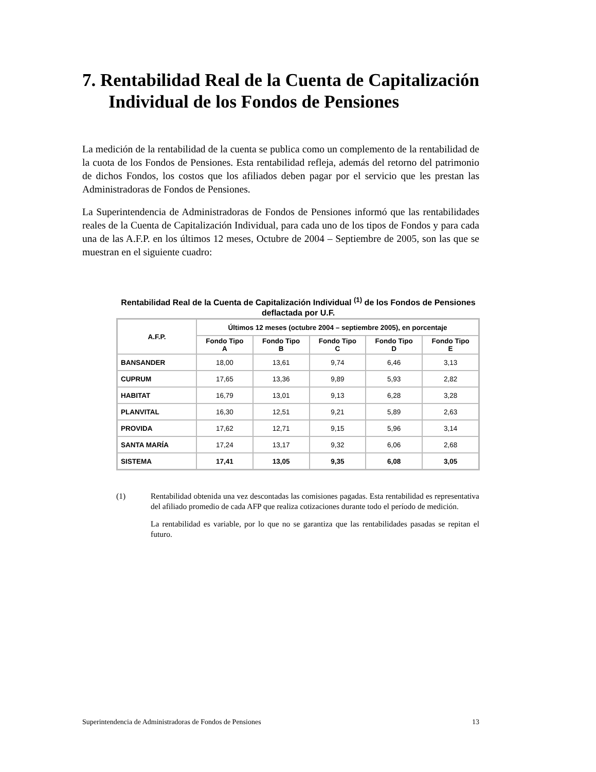7. Rentabilidad Real de la Cuenta de Capitalización
Individual de los Fondos de Pensiones
La medición de la rentabilidad de la cuenta se publica como un complemento de la rentabilidad de la cuota de los Fondos de Pensiones. Esta rentabilidad refleja, además del retorno del patrimonio de dichos Fondos, los costos que los afiliados deben pagar por el servicio que les prestan las Administradoras de Fondos de Pensiones.
La Superintendencia de Administradoras de Fondos de Pensiones informó que las rentabilidades reales de la Cuenta de Capitalización Individual, para cada uno de los tipos de Fondos y para cada una de las A.F.P. en los últimos 12 meses, Octubre de 2004 – Septiembre de 2005, son las que se muestran en el siguiente cuadro:
Rentabilidad Real de la Cuenta de Capitalización Individual <sup>(1)</sup> de los Fondos de Pensiones deflactada por U.F.
| A.F.P. | Últimos 12 meses (octubre 2004 – septiembre 2005), en porcentaje | | | | |
| --- | --- | --- | --- | --- | --- |
| | Fondo Tipo A | Fondo Tipo B | Fondo Tipo C | Fondo Tipo D | Fondo Tipo E |
| BANSANDER | 18,00 | 13,61 | 9,74 | 6,46 | 3,13 |
| CUPRUM | 17,65 | 13,36 | 9,89 | 5,93 | 2,82 |
| HABITAT | 16,79 | 13,01 | 9,13 | 6,28 | 3,28 |
| PLANVITAL | 16,30 | 12,51 | 9,21 | 5,89 | 2,63 |
| PROVIDA | 17,62 | 12,71 | 9,15 | 5,96 | 3,14 |
| SANTA MARÍA | 17,24 | 13,17 | 9,32 | 6,06 | 2,68 |
| SISTEMA | 17,41 | 13,05 | 9,35 | 6,08 | 3,05 |
(1)
Rentabilidad obtenida una vez descontadas las comisiones pagadas. Esta rentabilidad es representativa del afiliado promedio de cada AFP que realiza cotizaciones durante todo el período de medición.
La rentabilidad es variable, por lo que no se garantiza que las rentabilidades pasadas se repitan el futuro.
Superintendencia de Administradoras de Fondos de Pensiones 13